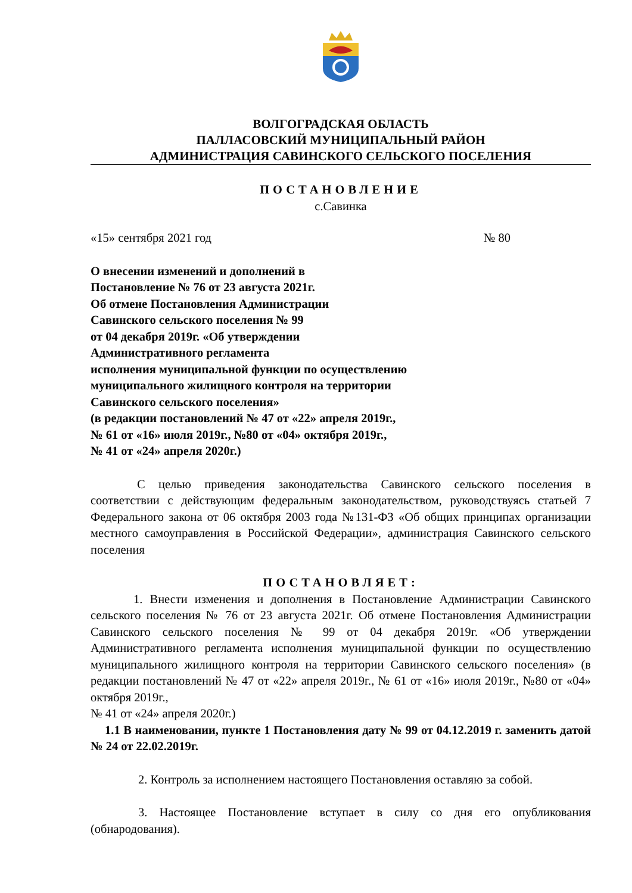ВОЛГОГРАДСКАЯ ОБЛАСТЬ
ПАЛЛАСОВСКИЙ МУНИЦИПАЛЬНЫЙ РАЙОН
АДМИНИСТРАЦИЯ САВИНСКОГО СЕЛЬСКОГО ПОСЕЛЕНИЯ
ПОСТАНОВЛЕНИЕ
с.Савинка
«15» сентября 2021 год № 80
О внесении изменений и дополнений в
Постановление № 76 от 23 августа 2021г.
Об отмене Постановления Администрации
Савинского сельского поселения № 99
от 04 декабря 2019г. «Об утверждении
Административного регламента
исполнения муниципальной функции по осуществлению
муниципального жилищного контроля на территории
Савинского сельского поселения»
(в редакции постановлений № 47 от «22» апреля 2019г.,
№ 61 от «16» июля 2019г., №80 от «04» октября 2019г.,
№ 41 от «24» апреля 2020г.)
С целью приведения законодательства Савинского сельского поселения в соответствии с действующим федеральным законодательством, руководствуясь статьей 7 Федерального закона от 06 октября 2003 года №131-ФЗ «Об общих принципах организации местного самоуправления в Российской Федерации», администрация Савинского сельского поселения
ПОСТАНОВЛЯЕТ:
1. Внести изменения и дополнения в Постановление Администрации Савинского сельского поселения № 76 от 23 августа 2021г. Об отмене Постановления Администрации Савинского сельского поселения № 99 от 04 декабря 2019г. «Об утверждении Административного регламента исполнения муниципальной функции по осуществлению муниципального жилищного контроля на территории Савинского сельского поселения» (в редакции постановлений № 47 от «22» апреля 2019г., № 61 от «16» июля 2019г., №80 от «04» октября 2019г.,
№ 41 от «24» апреля 2020г.)
1.1 В наименовании, пункте 1 Постановления дату № 99 от 04.12.2019 г. заменить датой № 24 от 22.02.2019г.
2. Контроль за исполнением настоящего Постановления оставляю за собой.
3. Настоящее Постановление вступает в силу со дня его опубликования (обнародования).